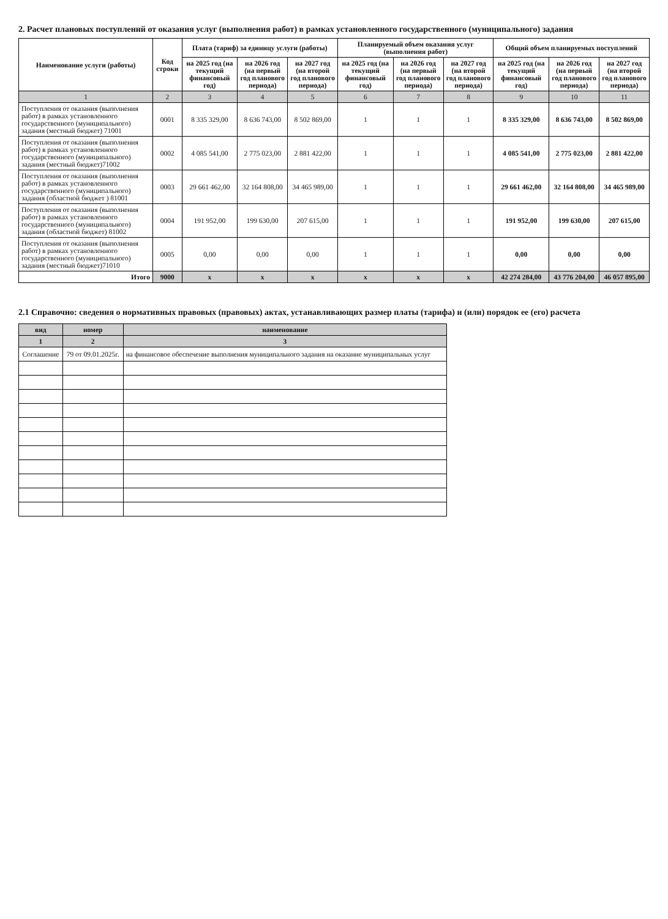2. Расчет плановых поступлений от оказания услуг (выполнения работ) в рамках установленного государственного (муниципального) задания
| Наименование услуги (работы) | Код строки | Плата (тариф) за единицу услуги (работы) | | | Планируемый объем оказания услуг (выполнения работ) | | | Общий объем планируемых поступлений | | |
| --- | --- | --- | --- | --- | --- | --- | --- | --- | --- | --- |
| | | на 2025 год (на текущий финансовый год) | на 2026 год (на первый год планового периода) | на 2027 год (на второй год планового периода) | на 2025 год (на текущий финансовый год) | на 2026 год (на первый год планового периода) | на 2027 год (на второй год планового периода) | на 2025 год (на текущий финансовый год) | на 2026 год (на первый год планового периода) | на 2027 год (на второй год планового периода) |
| 1 | 2 | 3 | 4 | 5 | 6 | 7 | 8 | 9 | 10 | 11 |
| Поступления от оказания (выполнения работ) в рамках установленного государственного (муниципального) задания (местный бюджет) 71001 | 0001 | 8 335 329,00 | 8 636 743,00 | 8 502 869,00 | 1 | 1 | 1 | 8 335 329,00 | 8 636 743,00 | 8 502 869,00 |
| Поступления от оказания (выполнения работ) в рамках установленного государственного (муниципального) задания (местный бюджет)71002 | 0002 | 4 085 541,00 | 2 775 023,00 | 2 881 422,00 | 1 | 1 | 1 | 4 085 541,00 | 2 775 023,00 | 2 881 422,00 |
| Поступления от оказания (выполнения работ) в рамках установленного государственного (муниципального) задания (областной бюджет ) 81001 | 0003 | 29 661 462,00 | 32 164 808,00 | 34 465 989,00 | 1 | 1 | 1 | 29 661 462,00 | 32 164 808,00 | 34 465 989,00 |
| Поступления от оказания (выполнения работ) в рамках установленного государственного (муниципального) задания (областной бюджет) 81002 | 0004 | 191 952,00 | 199 630,00 | 207 615,00 | 1 | 1 | 1 | 191 952,00 | 199 630,00 | 207 615,00 |
| Поступления от оказания (выполнения работ) в рамках установленного государственного (муниципального) задания (местный бюджет)71010 | 0005 | 0,00 | 0,00 | 0,00 | 1 | 1 | 1 | 0,00 | 0,00 | 0,00 |
| Итого | 9000 | x | x | x | x | x | x | 42 274 284,00 | 43 776 204,00 | 46 057 895,00 |
2.1 Справочно: сведения о нормативных правовых (правовых) актах, устанавливающих размер платы (тарифа) и (или) порядок ее (его) расчета
| вид | номер | наименование |
| --- | --- | --- |
| 1 | 2 | 3 |
| Соглашение | 79 от 09.01.2025г. | на финансовое обеспечение выполнения муниципального задания на оказание муниципальных услуг |